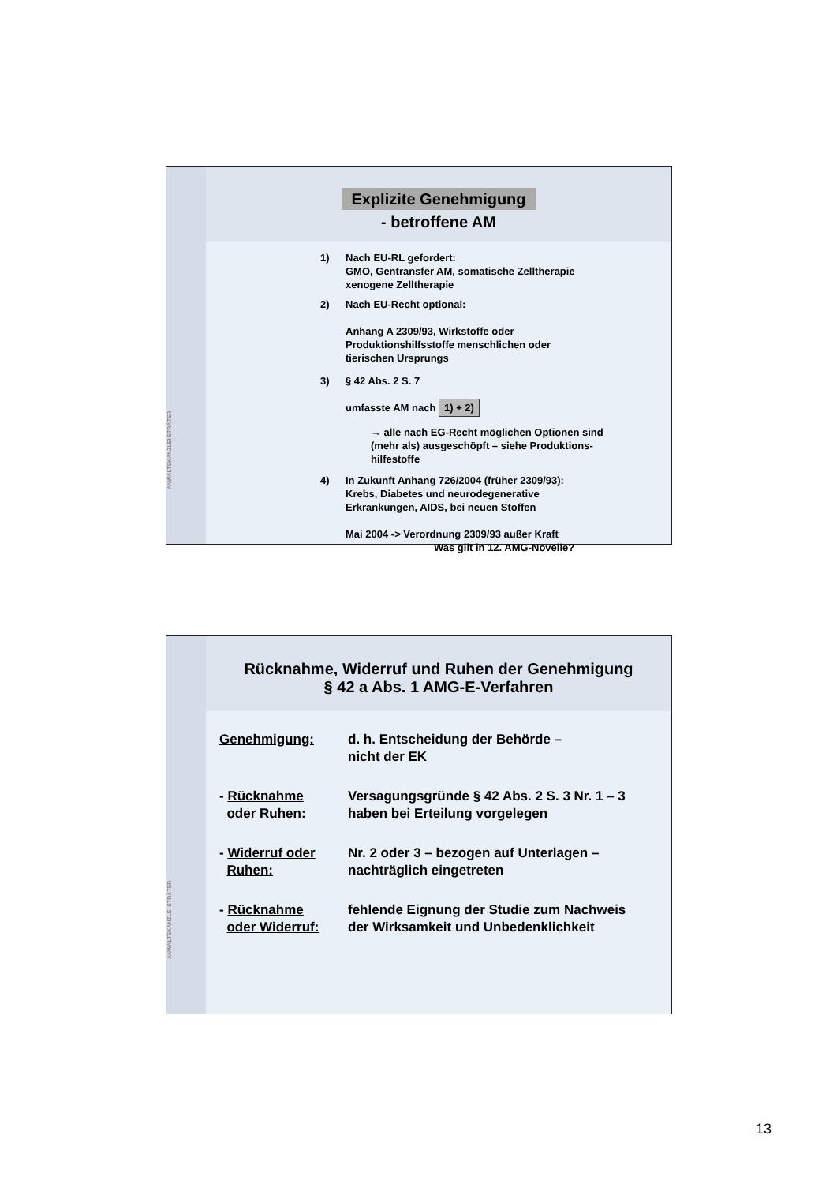ANWALTSKANZLEI STRÄTER
Explizite Genehmigung
- betroffene AM
1) Nach EU-RL gefordert:
GMO, Gentransfer AM, somatische Zelltherapie
xenogene Zelltherapie
2) Nach EU-Recht optional:
Anhang A 2309/93, Wirkstoffe oder
Produktionshilfsstoffe menschlichen oder
tierischen Ursprungs
3) § 42 Abs. 2 S. 7
umfasste AM nach 1) + 2)
→ alle nach EG-Recht möglichen Optionen sind
(mehr als) ausgeschöpft – siehe Produktions-
hilfestoffe
4) In Zukunft Anhang 726/2004 (früher 2309/93):
Krebs, Diabetes und neurodegenerative
Erkrankungen, AIDS, bei neuen Stoffen
Mai 2004 -> Verordnung 2309/93 außer Kraft
Was gilt in 12. AMG-Novelle?
ANWALTSKANZLEI STRÄTER
Rücknahme, Widerruf und Ruhen der Genehmigung
§ 42 a Abs. 1 AMG-E-Verfahren
| Genehmigung: | d. h. Entscheidung der Behörde – nicht der EK |
| - Rücknahme oder Ruhen: | Versagungsgründe § 42 Abs. 2 S. 3 Nr. 1 – 3 haben bei Erteilung vorgelegen |
| - Widerruf oder Ruhen: | Nr. 2 oder 3 – bezogen auf Unterlagen – nachträglich eingetreten |
| - Rücknahme oder Widerruf: | fehlende Eignung der Studie zum Nachweis der Wirksamkeit und Unbedenklichkeit |
13